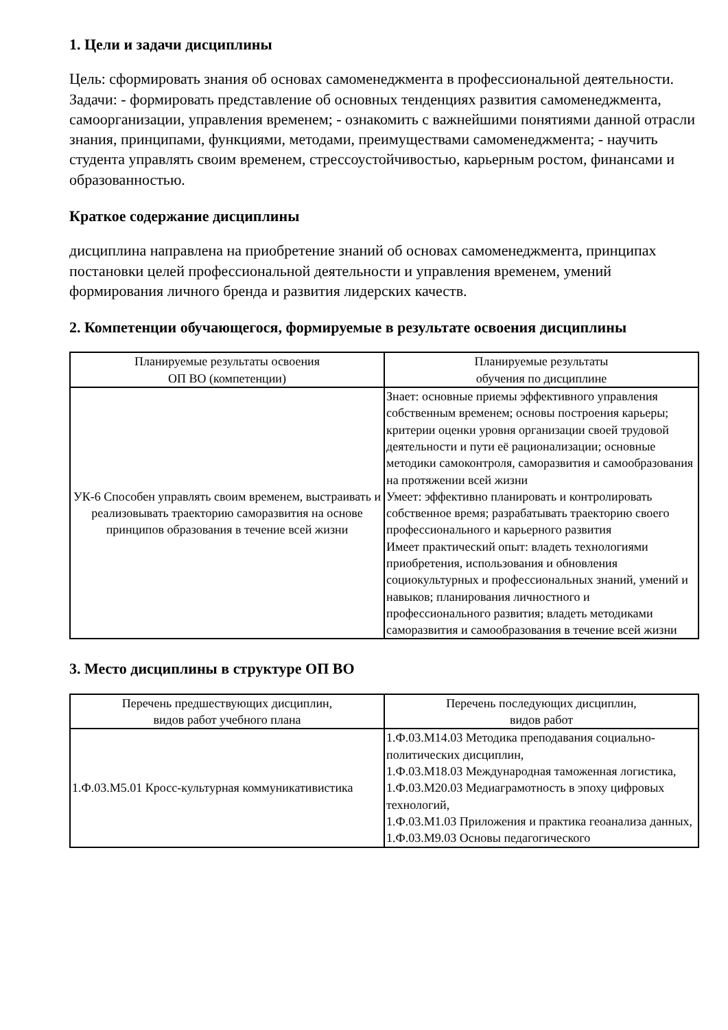1. Цели и задачи дисциплины
Цель: сформировать знания об основах самоменеджмента в профессиональной деятельности. Задачи: - формировать представление об основных тенденциях развития самоменеджмента, самоорганизации, управления временем; - ознакомить с важнейшими понятиями данной отрасли знания, принципами, функциями, методами, преимуществами самоменеджмента; - научить студента управлять своим временем, стрессоустойчивостью, карьерным ростом, финансами и образованностью.
Краткое содержание дисциплины
дисциплина направлена на приобретение знаний об основах самоменеджмента, принципах постановки целей профессиональной деятельности и управления временем, умений формирования личного бренда и развития лидерских качеств.
2. Компетенции обучающегося, формируемые в результате освоения дисциплины
| Планируемые результаты освоения ОП ВО (компетенции) | Планируемые результаты обучения по дисциплине |
| --- | --- |
| УК-6 Способен управлять своим временем, выстраивать и реализовывать траекторию саморазвития на основе принципов образования в течение всей жизни | Знает: основные приемы эффективного управления собственным временем; основы построения карьеры; критерии оценки уровня организации своей трудовой деятельности и пути её рационализации; основные методики самоконтроля, саморазвития и самообразования на протяжении всей жизни Умеет: эффективно планировать и контролировать собственное время; разрабатывать траекторию своего профессионального и карьерного развития Имеет практический опыт: владеть технологиями приобретения, использования и обновления социокультурных и профессиональных знаний, умений и навыков; планирования личностного и профессионального развития; владеть методиками саморазвития и самообразования в течение всей жизни |
3. Место дисциплины в структуре ОП ВО
| Перечень предшествующих дисциплин, видов работ учебного плана | Перечень последующих дисциплин, видов работ |
| --- | --- |
| 1.Ф.03.М5.01 Кросс-культурная коммуникативистика | 1.Ф.03.М14.03 Методика преподавания социально-политических дисциплин, 1.Ф.03.М18.03 Международная таможенная логистика, 1.Ф.03.М20.03 Медиаграмотность в эпоху цифровых технологий, 1.Ф.03.М1.03 Приложения и практика геоанализа данных, 1.Ф.03.М9.03 Основы педагогического |